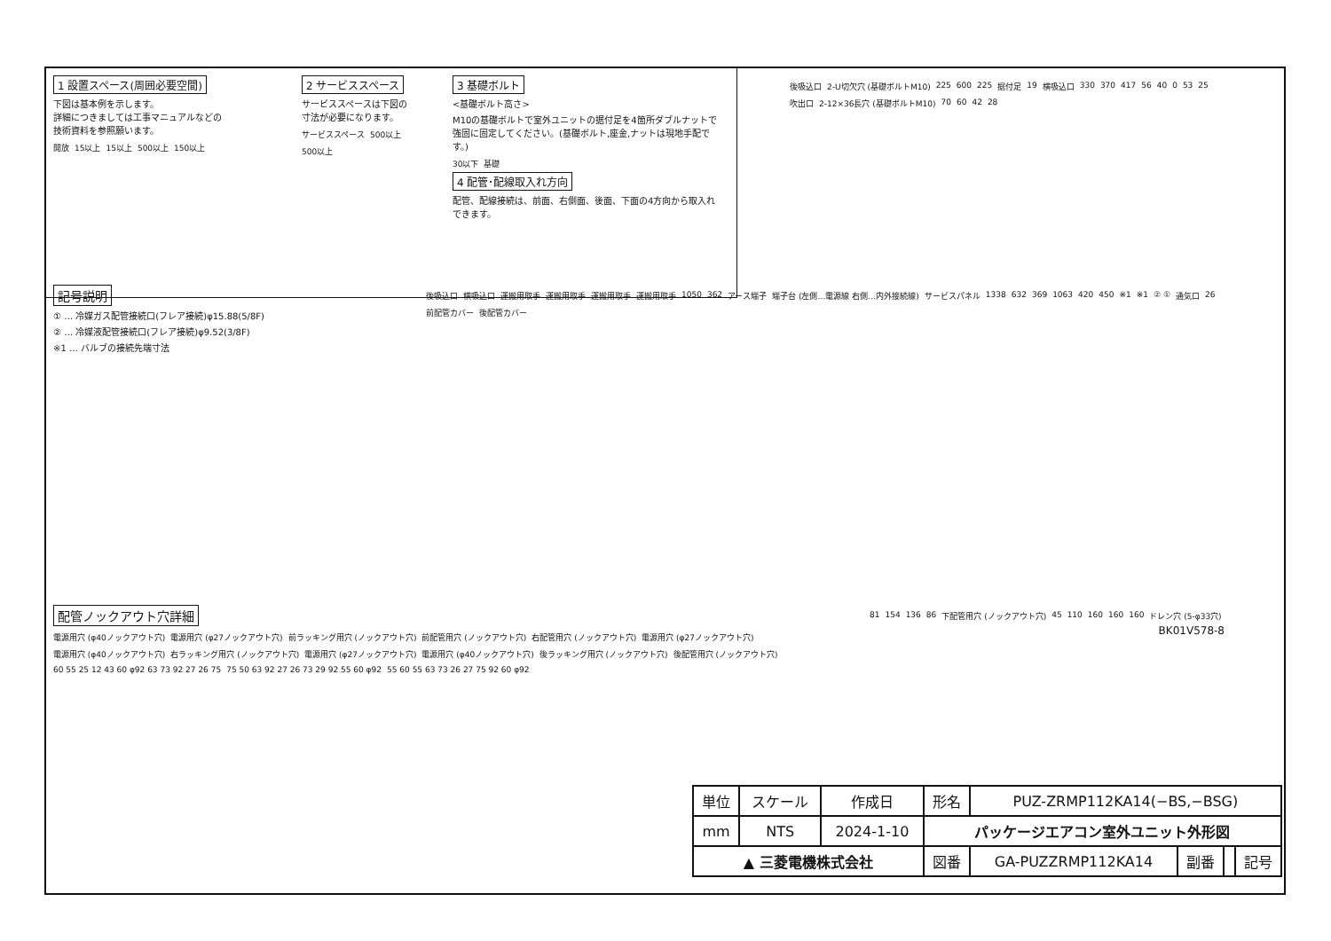1 設置スペース(周囲必要空間)
下図は基本例を示します。
詳細につきましては工事マニュアルなどの
技術資料を参照願います。
開放 15以上 15以上 500以上 150以上
2 サービススペース
サービススペースは下図の
寸法が必要になります。
サービススペース 500以上 500以上
3 基礎ボルト
<基礎ボルト高さ>
M10の基礎ボルトで室外ユニットの据付足を4箇所ダブルナットで強固に固定してください。(基礎ボルト,座金,ナットは現地手配です。)
30以下 基礎
4 配管･配線取入れ方向
配管、配線接続は、前面、右側面、後面、下面の4方向から取入れできます。
後吸込口 2-U切欠穴 (基礎ボルトM10) 225 600 225 据付足 19 横吸込口 330 370 417 56 40 0 53 25 吹出口 2-12×36長穴 (基礎ボルトM10) 70 60 42 28
記号説明
① … 冷媒ガス配管接続口(フレア接続)φ15.88(5/8F)
② … 冷媒液配管接続口(フレア接続)φ9.52(3/8F)
※1 … バルブの接続先端寸法
後吸込口 横吸込口 運搬用取手 運搬用取手 運搬用取手 運搬用取手 1050 362 アース端子 端子台 (左側…電源線 右側…内外接続線) サービスパネル 1338 632 369 1063 420 450 ※1 ※1 ② ① 通気口 26 前配管カバー 後配管カバー
配管ノックアウト穴詳細
電源用穴 (φ40ノックアウト穴) 電源用穴 (φ27ノックアウト穴) 前ラッキング用穴 (ノックアウト穴) 前配管用穴 (ノックアウト穴) 右配管用穴 (ノックアウト穴) 電源用穴 (φ27ノックアウト穴) 電源用穴 (φ40ノックアウト穴) 右ラッキング用穴 (ノックアウト穴) 電源用穴 (φ27ノックアウト穴) 電源用穴 (φ40ノックアウト穴) 後ラッキング用穴 (ノックアウト穴) 後配管用穴 (ノックアウト穴) 60 55 25 12 43 60 φ92 63 73 92 27 26 75 75 50 63 92 27 26 73 29 92 55 60 φ92 55 60 55 63 73 26 27 75 92 60 φ92
81 154 136 86 下配管用穴 (ノックアウト穴) 45 110 160 160 160 ドレン穴 (5-φ33穴)
BK01V578-8
| 単位 | スケール | 作成日 | 形名 | PUZ-ZRMP112KA14(−BS,−BSG) | | | |
| mm | NTS | 2024-1-10 | パッケージエアコン室外ユニット外形図 | | | | |
| ▲ 三菱電機株式会社 | | | 図番 | GA-PUZZRMP112KA14 | 副番 | | 記号 |